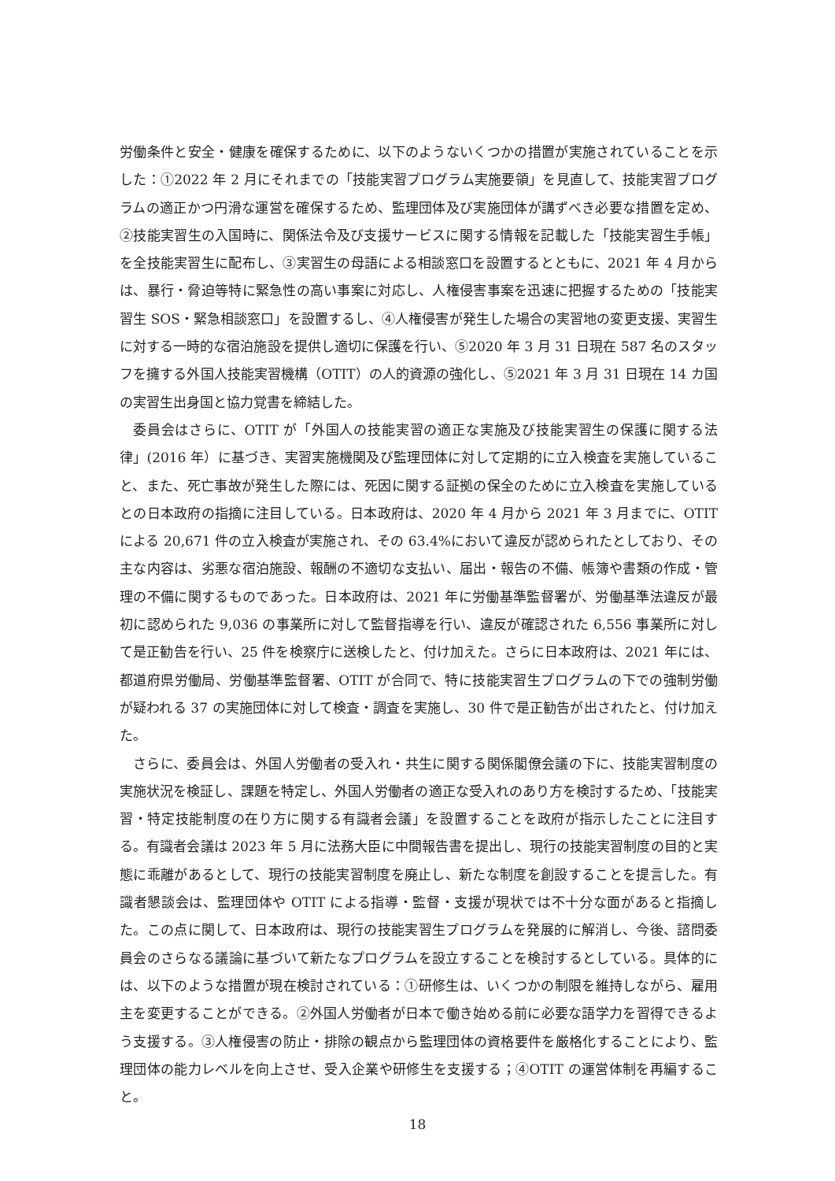労働条件と安全・健康を確保するために、以下のようないくつかの措置が実施されていることを示した：①2022 年 2 月にそれまでの「技能実習プログラム実施要領」を見直して、技能実習プログラムの適正かつ円滑な運営を確保するため、監理団体及び実施団体が講ずべき必要な措置を定め、 ②技能実習生の入国時に、関係法令及び支援サービスに関する情報を記載した「技能実習生手帳」を全技能実習生に配布し、③実習生の母語による相談窓口を設置するとともに、2021 年 4 月からは、暴行・脅迫等特に緊急性の高い事案に対応し、人権侵害事案を迅速に把握するための「技能実習生 SOS・緊急相談窓口」を設置するし、④人権侵害が発生した場合の実習地の変更支援、実習生に対する一時的な宿泊施設を提供し適切に保護を行い、⑤2020 年 3 月 31 日現在 587 名のスタッフを擁する外国人技能実習機構（OTIT）の人的資源の強化し、⑤2021 年 3 月 31 日現在 14 カ国の実習生出身国と協力覚書を締結した。
委員会はさらに、OTIT が「外国人の技能実習の適正な実施及び技能実習生の保護に関する法律」(2016 年）に基づき、実習実施機関及び監理団体に対して定期的に立入検査を実施していること、また、死亡事故が発生した際には、死因に関する証拠の保全のために立入検査を実施しているとの日本政府の指摘に注目している。日本政府は、2020 年 4 月から 2021 年 3 月までに、OTIT による 20,671 件の立入検査が実施され、その 63.4%において違反が認められたとしており、その主な内容は、劣悪な宿泊施設、報酬の不適切な支払い、届出・報告の不備、帳簿や書類の作成・管理の不備に関するものであった。日本政府は、2021 年に労働基準監督署が、労働基準法違反が最初に認められた 9,036 の事業所に対して監督指導を行い、違反が確認された 6,556 事業所に対して是正勧告を行い、25 件を検察庁に送検したと、付け加えた。さらに日本政府は、2021 年には、都道府県労働局、労働基準監督署、OTIT が合同で、特に技能実習生プログラムの下での強制労働が疑われる 37 の実施団体に対して検査・調査を実施し、30 件で是正勧告が出されたと、付け加えた。
さらに、委員会は、外国人労働者の受入れ・共生に関する関係閣僚会議の下に、技能実習制度の実施状況を検証し、課題を特定し、外国人労働者の適正な受入れのあり方を検討するため、「技能実習・特定技能制度の在り方に関する有識者会議」を設置することを政府が指示したことに注目する。有識者会議は 2023 年 5 月に法務大臣に中間報告書を提出し、現行の技能実習制度の目的と実態に乖離があるとして、現行の技能実習制度を廃止し、新たな制度を創設することを提言した。有識者懇談会は、監理団体や OTIT による指導・監督・支援が現状では不十分な面があると指摘した。この点に関して、日本政府は、現行の技能実習生プログラムを発展的に解消し、今後、諮問委員会のさらなる議論に基づいて新たなプログラムを設立することを検討するとしている。具体的には、以下のような措置が現在検討されている：①研修生は、いくつかの制限を維持しながら、雇用主を変更することができる。②外国人労働者が日本で働き始める前に必要な語学力を習得できるよう支援する。③人権侵害の防止・排除の観点から監理団体の資格要件を厳格化することにより、監理団体の能力レベルを向上させ、受入企業や研修生を支援する；④OTIT の運営体制を再編すること。
18